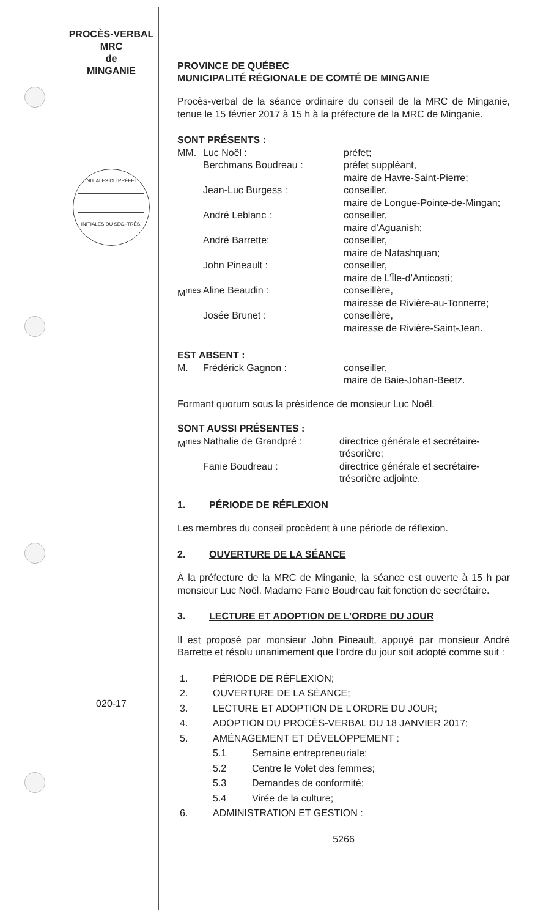PROCÈS-VERBAL
MRC
de
MINGANIE
INITIALES DU PRÉFET
INITIALES DU SEC.-TRÉS.
020-17
PROVINCE DE QUÉBEC
MUNICIPALITÉ RÉGIONALE DE COMTÉ DE MINGANIE
Procès-verbal de la séance ordinaire du conseil de la MRC de Minganie, tenue le 15 février 2017 à 15 h à la préfecture de la MRC de Minganie.
SONT PRÉSENTS :
| MM. | Luc Noël : | préfet; |
| | Berchmans Boudreau : | préfet suppléant, maire de Havre-Saint-Pierre; |
| | Jean-Luc Burgess : | conseiller, maire de Longue-Pointe-de-Mingan; |
| | André Leblanc : | conseiller, maire d’Aguanish; |
| | André Barrette: | conseiller, maire de Natashquan; |
| | John Pineault : | conseiller, maire de L’Île-d’Anticosti; |
| M<sup>mes</sup> | Aline Beaudin : | conseillère, mairesse de Rivière-au-Tonnerre; |
| | Josée Brunet : | conseillère, mairesse de Rivière-Saint-Jean. |
EST ABSENT :
| M. | Frédérick Gagnon : | conseiller, maire de Baie-Johan-Beetz. |
Formant quorum sous la présidence de monsieur Luc Noël.
SONT AUSSI PRÉSENTES :
| M<sup>mes</sup> | Nathalie de Grandpré : | directrice générale et secrétaire-trésorière; |
| | Fanie Boudreau : | directrice générale et secrétaire-trésorière adjointe. |
1. PÉRIODE DE RÉFLEXION
Les membres du conseil procèdent à une période de réflexion.
2. OUVERTURE DE LA SÉANCE
À la préfecture de la MRC de Minganie, la séance est ouverte à 15 h par monsieur Luc Noël. Madame Fanie Boudreau fait fonction de secrétaire.
3. LECTURE ET ADOPTION DE L’ORDRE DU JOUR
Il est proposé par monsieur John Pineault, appuyé par monsieur André Barrette et résolu unanimement que l'ordre du jour soit adopté comme suit :
1. PÉRIODE DE RÉFLEXION;
2. OUVERTURE DE LA SÉANCE;
3. LECTURE ET ADOPTION DE L’ORDRE DU JOUR;
4. ADOPTION DU PROCÈS-VERBAL DU 18 JANVIER 2017;
5. AMÉNAGEMENT ET DÉVELOPPEMENT :
5.1 Semaine entrepreneuriale;
5.2 Centre le Volet des femmes;
5.3 Demandes de conformité;
5.4 Virée de la culture;
6. ADMINISTRATION ET GESTION :
5266